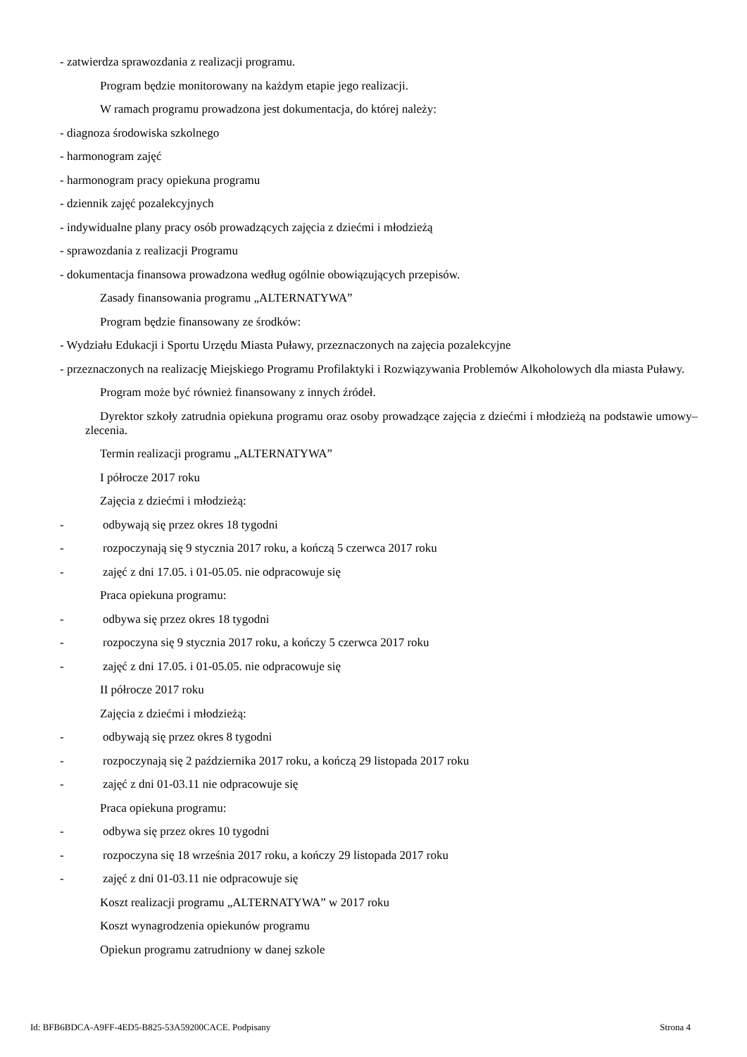- zatwierdza sprawozdania z realizacji programu.
Program będzie monitorowany na każdym etapie jego realizacji.
W ramach programu prowadzona jest dokumentacja, do której należy:
- diagnoza środowiska szkolnego
- harmonogram zajęć
- harmonogram pracy opiekuna programu
- dziennik zajęć pozalekcyjnych
- indywidualne plany pracy osób prowadzących zajęcia z dziećmi i młodzieżą
- sprawozdania z realizacji Programu
- dokumentacja finansowa prowadzona według ogólnie obowiązujących przepisów.
Zasady finansowania programu „ALTERNATYWA”
Program będzie finansowany ze środków:
- Wydziału Edukacji i Sportu Urzędu Miasta Puławy, przeznaczonych na zajęcia pozalekcyjne
- przeznaczonych na realizację Miejskiego Programu Profilaktyki i Rozwiązywania Problemów Alkoholowych dla miasta Puławy.
Program może być również finansowany z innych źródeł.
Dyrektor szkoły zatrudnia opiekuna programu oraz osoby prowadzące zajęcia z dziećmi i młodzieżą na podstawie umowy–zlecenia.
Termin realizacji programu „ALTERNATYWA”
I półrocze 2017 roku
Zajęcia z dziećmi i młodzieżą:
- odbywają się przez okres 18 tygodni
- rozpoczynają się 9 stycznia 2017 roku, a kończą 5 czerwca 2017 roku
- zajęć z dni 17.05. i 01-05.05. nie odpracowuje się
Praca opiekuna programu:
- odbywa się przez okres 18 tygodni
- rozpoczyna się 9 stycznia 2017 roku, a kończy 5 czerwca 2017 roku
- zajęć z dni 17.05. i 01-05.05. nie odpracowuje się
II półrocze 2017 roku
Zajęcia z dziećmi i młodzieżą:
- odbywają się przez okres 8 tygodni
- rozpoczynają się 2 października 2017 roku, a kończą 29 listopada 2017 roku
- zajęć z dni 01-03.11 nie odpracowuje się
Praca opiekuna programu:
- odbywa się przez okres 10 tygodni
- rozpoczyna się 18 września 2017 roku, a kończy 29 listopada 2017 roku
- zajęć z dni 01-03.11 nie odpracowuje się
Koszt realizacji programu „ALTERNATYWA” w 2017 roku
Koszt wynagrodzenia opiekunów programu
Opiekun programu zatrudniony w danej szkole
Id: BFB6BDCA-A9FF-4ED5-B825-53A59200CACE. Podpisany Strona 4